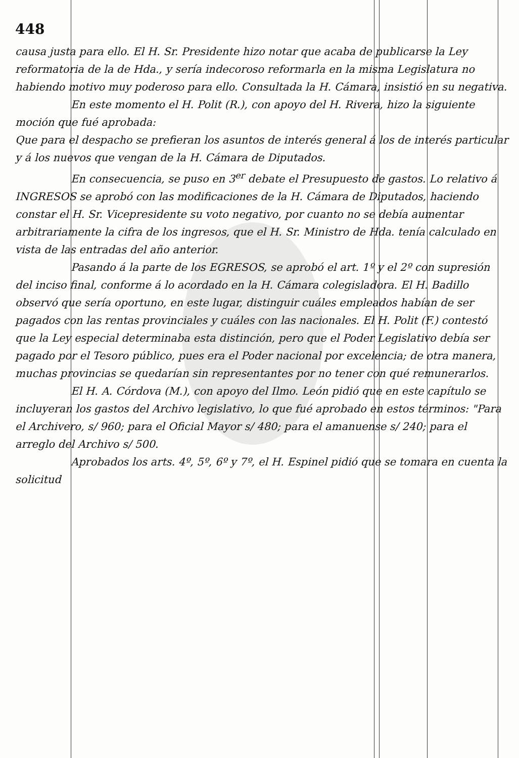448
causa justa para ello. El H. Sr. Presidente hizo notar que acaba de publicarse la Ley reformatoria de la de Hda., y sería indecoroso reformarla en la misma Legislatura no habiendo motivo muy poderoso para ello. Consultada la H. Cámara, insistió en su negativa.
En este momento el H. Polit (R.), con apoyo del H. Rivera, hizo la siguiente moción que fué aprobada:
Que para el despacho se prefieran los asuntos de interés general á los de interés particular y á los nuevos que vengan de la H. Cámara de Diputados.
En consecuencia, se puso en 3<sup>er</sup> debate el Presupuesto de gastos. Lo relativo á INGRESOS se aprobó con las modificaciones de la H. Cámara de Diputados, haciendo constar el H. Sr. Vicepresidente su voto negativo, por cuanto no se debía aumentar arbitrariamente la cifra de los ingresos, que el H. Sr. Ministro de Hda. tenía calculado en vista de las entradas del año anterior.
Pasando á la parte de los EGRESOS, se aprobó el art. 1º y el 2º con supresión del inciso final, conforme á lo acordado en la H. Cámara colegisladora. El H. Badillo observó que sería oportuno, en este lugar, distinguir cuáles empleados habían de ser pagados con las rentas provinciales y cuáles con las nacionales. El H. Polit (F.) contestó que la Ley especial determinaba esta distinción, pero que el Poder Legislativo debía ser pagado por el Tesoro público, pues era el Poder nacional por excelencia; de otra manera, muchas provincias se quedarían sin representantes por no tener con qué remunerarlos.
El H. A. Córdova (M.), con apoyo del Ilmo. León pidió que en este capítulo se incluyeran los gastos del Archivo legislativo, lo que fué aprobado en estos términos: "Para el Archivero, s/ 960; para el Oficial Mayor s/ 480; para el amanuense s/ 240; para el arreglo del Archivo s/ 500.
Aprobados los arts. 4º, 5º, 6º y 7º, el H. Espinel pidió que se tomara en cuenta la solicitud